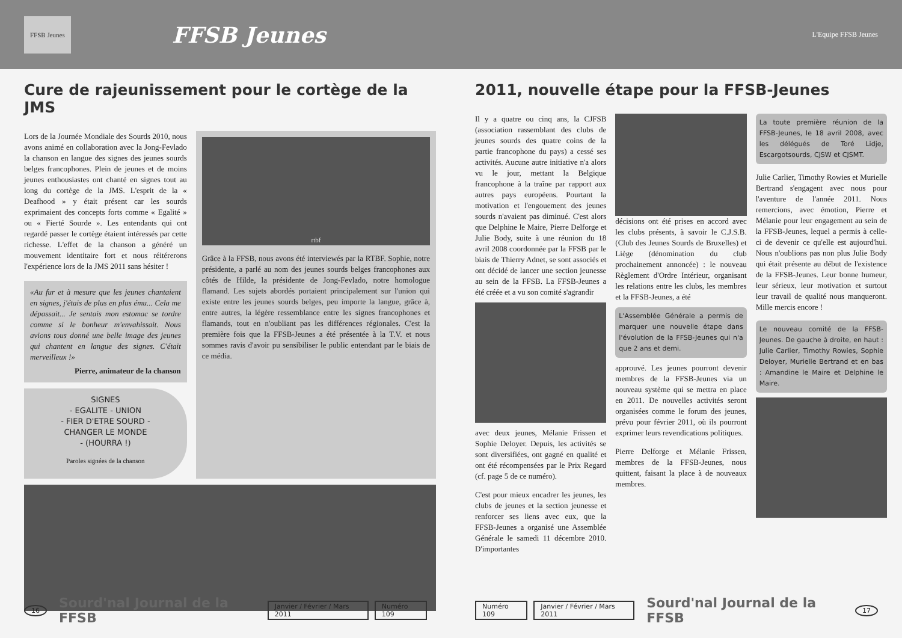FFSB Jeunes
FFSB Jeunes
Cure de rajeunissement pour le cortège de la JMS
Lors de la Journée Mondiale des Sourds 2010, nous avons animé en collaboration avec la Jong-Fevlado la chanson en langue des signes des jeunes sourds belges francophones. Plein de jeunes et de moins jeunes enthousiastes ont chanté en signes tout au long du cortège de la JMS. L'esprit de la « Deafhood » y était présent car les sourds exprimaient des concepts forts comme « Egalité » ou « Fierté Sourde ». Les entendants qui ont regardé passer le cortège étaient intéressés par cette richesse. L'effet de la chanson a généré un mouvement identitaire fort et nous réitérerons l'expérience lors de la JMS 2011 sans hésiter !
«Au fur et à mesure que les jeunes chantaient en signes, j'étais de plus en plus ému... Cela me dépassait... Je sentais mon estomac se tordre comme si le bonheur m'envahissait. Nous avions tous donné une belle image des jeunes qui chantent en langue des signes. C'était merveilleux !»
Pierre, animateur de la chanson
SIGNES
- EGALITE - UNION
- FIER D'ETRE SOURD -
CHANGER LE MONDE
- (HOURRA !)
Paroles signées de la chanson
rtbf
Grâce à la FFSB, nous avons été interviewés par la RTBF. Sophie, notre présidente, a parlé au nom des jeunes sourds belges francophones aux côtés de Hilde, la présidente de Jong-Fevlado, notre homologue flamand. Les sujets abordés portaient principalement sur l'union qui existe entre les jeunes sourds belges, peu importe la langue, grâce à, entre autres, la légère ressemblance entre les signes francophones et flamands, tout en n'oubliant pas les différences régionales. C'est la première fois que la FFSB-Jeunes a été présentée à la T.V. et nous sommes ravis d'avoir pu sensibiliser le public entendant par le biais de ce média.
16 Sourd'nal Journal de la FFSB Janvier / Février / Mars 2011 Numéro 109
L'Equipe FFSB Jeunes
2011, nouvelle étape pour la FFSB-Jeunes
Il y a quatre ou cinq ans, la CJFSB (association rassemblant des clubs de jeunes sourds des quatre coins de la partie francophone du pays) a cessé ses activités. Aucune autre initiative n'a alors vu le jour, mettant la Belgique francophone à la traîne par rapport aux autres pays européens. Pourtant la motivation et l'engouement des jeunes sourds n'avaient pas diminué. C'est alors que Delphine le Maire, Pierre Delforge et Julie Body, suite à une réunion du 18 avril 2008 coordonnée par la FFSB par le biais de Thierry Adnet, se sont associés et ont décidé de lancer une section jeunesse au sein de la FFSB. La FFSB-Jeunes a été créée et a vu son comité s'agrandir
avec deux jeunes, Mélanie Frissen et Sophie Deloyer. Depuis, les activités se sont diversifiées, ont gagné en qualité et ont été récompensées par le Prix Regard (cf. page 5 de ce numéro).
C'est pour mieux encadrer les jeunes, les clubs de jeunes et la section jeunesse et renforcer ses liens avec eux, que la FFSB-Jeunes a organisé une Assemblée Générale le samedi 11 décembre 2010. D'importantes
décisions ont été prises en accord avec les clubs présents, à savoir le C.J.S.B. (Club des Jeunes Sourds de Bruxelles) et Liège (dénomination du club prochainement annoncée) : le nouveau Règlement d'Ordre Intérieur, organisant les relations entre les clubs, les membres et la FFSB-Jeunes, a été
L'Assemblée Générale a permis de marquer une nouvelle étape dans l'évolution de la FFSB-Jeunes qui n'a que 2 ans et demi.
approuvé. Les jeunes pourront devenir membres de la FFSB-Jeunes via un nouveau système qui se mettra en place en 2011. De nouvelles activités seront organisées comme le forum des jeunes, prévu pour février 2011, où ils pourront exprimer leurs revendications politiques.
Pierre Delforge et Mélanie Frissen, membres de la FFSB-Jeunes, nous quittent, faisant la place à de nouveaux membres.
La toute première réunion de la FFSB-Jeunes, le 18 avril 2008, avec les délégués de Toré Lidje, Escargotsourds, CJSW et CJSMT.
Julie Carlier, Timothy Rowies et Murielle Bertrand s'engagent avec nous pour l'aventure de l'année 2011. Nous remercions, avec émotion, Pierre et Mélanie pour leur engagement au sein de la FFSB-Jeunes, lequel a permis à celle-ci de devenir ce qu'elle est aujourd'hui. Nous n'oublions pas non plus Julie Body qui était présente au début de l'existence de la FFSB-Jeunes. Leur bonne humeur, leur sérieux, leur motivation et surtout leur travail de qualité nous manqueront. Mille mercis encore !
Le nouveau comité de la FFSB-Jeunes. De gauche à droite, en haut : Julie Carlier, Timothy Rowies, Sophie Deloyer, Murielle Bertrand et en bas : Amandine le Maire et Delphine le Maire.
Numéro 109 Janvier / Février / Mars 2011 Sourd'nal Journal de la FFSB 17